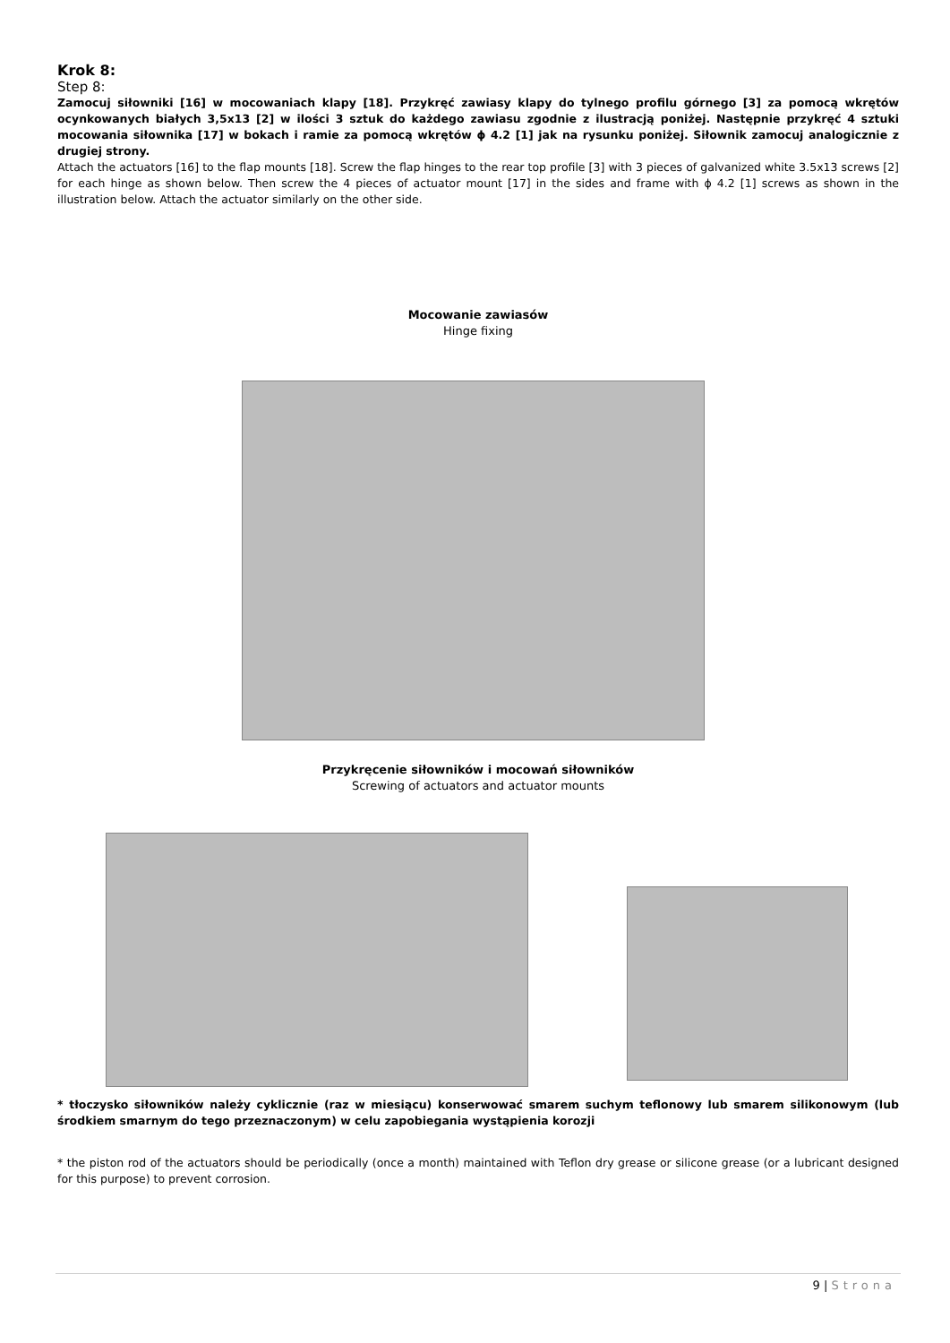Krok 8:
Step 8:
Zamocuj siłowniki [16] w mocowaniach klapy [18]. Przykręć zawiasy klapy do tylnego profilu górnego [3] za pomocą wkrętów ocynkowanych białych 3,5x13 [2] w ilości 3 sztuk do każdego zawiasu zgodnie z ilustracją poniżej. Następnie przykręć 4 sztuki mocowania siłownika [17] w bokach i ramie za pomocą wkrętów ϕ 4.2 [1] jak na rysunku poniżej. Siłownik zamocuj analogicznie z drugiej strony.
Attach the actuators [16] to the flap mounts [18]. Screw the flap hinges to the rear top profile [3] with 3 pieces of galvanized white 3.5x13 screws [2] for each hinge as shown below. Then screw the 4 pieces of actuator mount [17] in the sides and frame with ϕ 4.2 [1] screws as shown in the illustration below. Attach the actuator similarly on the other side.
Mocowanie zawiasów
Hinge fixing
Przykręcenie siłowników i mocowań siłowników
Screwing of actuators and actuator mounts
* tłoczysko siłowników należy cyklicznie (raz w miesiącu) konserwować smarem suchym teflonowy lub smarem silikonowym (lub środkiem smarnym do tego przeznaczonym) w celu zapobiegania wystąpienia korozji
* the piston rod of the actuators should be periodically (once a month) maintained with Teflon dry grease or silicone grease (or a lubricant designed for this purpose) to prevent corrosion.
9 | Strona